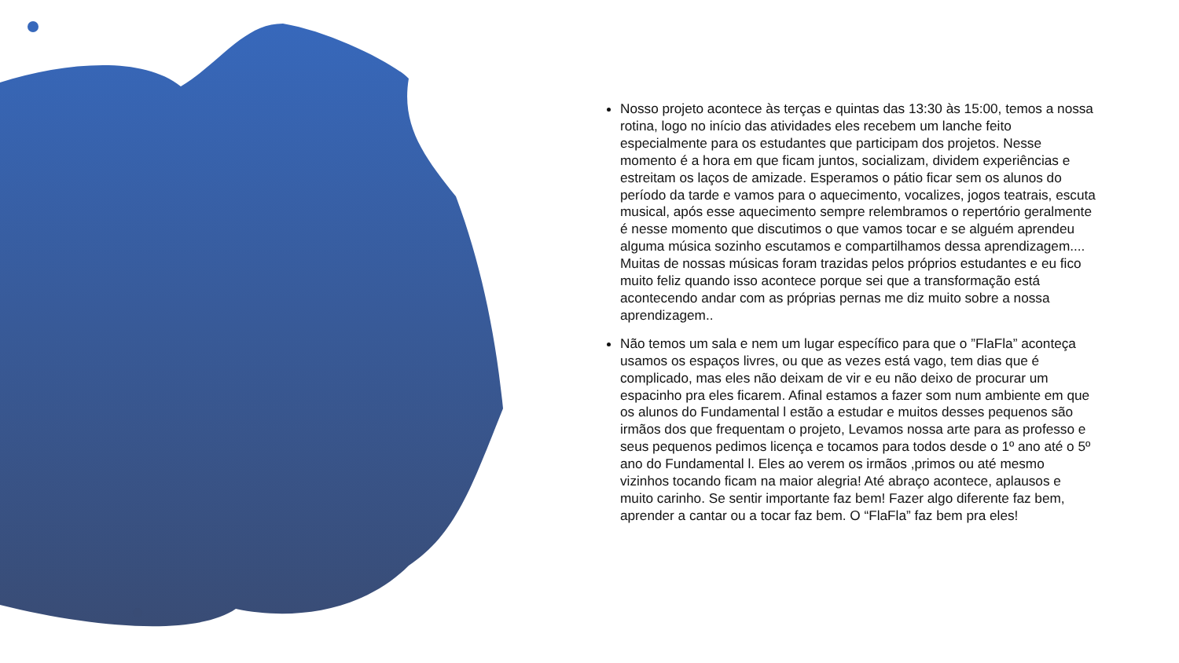Nosso projeto acontece às terças e quintas das 13:30 às 15:00, temos a nossa rotina, logo no início das atividades eles recebem um lanche feito especialmente para os estudantes que participam dos projetos. Nesse momento é a hora em que ficam juntos, socializam, dividem experiências e estreitam os laços de amizade. Esperamos o pátio ficar sem os alunos do período da tarde e vamos para o aquecimento, vocalizes, jogos teatrais, escuta musical, após esse aquecimento sempre relembramos o repertório geralmente é nesse momento que discutimos o que vamos tocar e se alguém aprendeu alguma música sozinho escutamos e compartilhamos dessa aprendizagem.... Muitas de nossas músicas foram trazidas pelos próprios estudantes e eu fico muito feliz quando isso acontece porque sei que a transformação está acontecendo andar com as próprias pernas me diz muito sobre a nossa aprendizagem..
Não temos um sala e nem um lugar específico para que o ”FlaFla” aconteça usamos os espaços livres, ou que as vezes está vago, tem dias que é complicado, mas eles não deixam de vir e eu não deixo de procurar um espacinho pra eles ficarem. Afinal estamos a fazer som num ambiente em que os alunos do Fundamental l estão a estudar e muitos desses pequenos são irmãos dos que frequentam o projeto, Levamos nossa arte para as professo e seus pequenos pedimos licença e tocamos para todos desde o 1º ano até o 5º ano do Fundamental l. Eles ao verem os irmãos ,primos ou até mesmo vizinhos tocando ficam na maior alegria! Até abraço acontece, aplausos e muito carinho. Se sentir importante faz bem! Fazer algo diferente faz bem, aprender a cantar ou a tocar faz bem. O “FlaFla” faz bem pra eles!